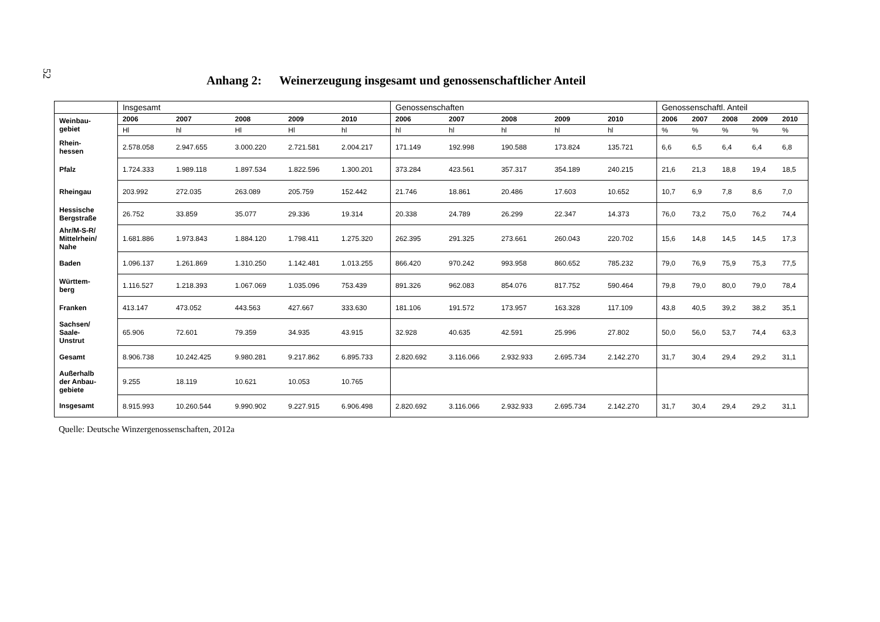52
Anhang 2: Weinerzeugung insgesamt und genossenschaftlicher Anteil
| | Insgesamt | | | | | Genossenschaften | | | | | Genossenschaftl. Anteil | | | | |
| Weinbau- gebiet | 2006 | 2007 | 2008 | 2009 | 2010 | 2006 | 2007 | 2008 | 2009 | 2010 | 2006 | 2007 | 2008 | 2009 | 2010 |
| | Hl | hl | Hl | Hl | hl | hl | hl | hl | hl | hl | % | % | % | % | % |
| Rhein- hessen | 2.578.058 | 2.947.655 | 3.000.220 | 2.721.581 | 2.004.217 | 171.149 | 192.998 | 190.588 | 173.824 | 135.721 | 6,6 | 6,5 | 6,4 | 6,4 | 6,8 |
| Pfalz | 1.724.333 | 1.989.118 | 1.897.534 | 1.822.596 | 1.300.201 | 373.284 | 423.561 | 357.317 | 354.189 | 240.215 | 21,6 | 21,3 | 18,8 | 19,4 | 18,5 |
| Rheingau | 203.992 | 272.035 | 263.089 | 205.759 | 152.442 | 21.746 | 18.861 | 20.486 | 17.603 | 10.652 | 10,7 | 6,9 | 7,8 | 8,6 | 7,0 |
| Hessische Bergstraße | 26.752 | 33.859 | 35.077 | 29.336 | 19.314 | 20.338 | 24.789 | 26.299 | 22.347 | 14.373 | 76,0 | 73,2 | 75,0 | 76,2 | 74,4 |
| Ahr/M-S-R/ Mittelrhein/ Nahe | 1.681.886 | 1.973.843 | 1.884.120 | 1.798.411 | 1.275.320 | 262.395 | 291.325 | 273.661 | 260.043 | 220.702 | 15,6 | 14,8 | 14,5 | 14,5 | 17,3 |
| Baden | 1.096.137 | 1.261.869 | 1.310.250 | 1.142.481 | 1.013.255 | 866.420 | 970.242 | 993.958 | 860.652 | 785.232 | 79,0 | 76,9 | 75,9 | 75,3 | 77,5 |
| Württem- berg | 1.116.527 | 1.218.393 | 1.067.069 | 1.035.096 | 753.439 | 891.326 | 962.083 | 854.076 | 817.752 | 590.464 | 79,8 | 79,0 | 80,0 | 79,0 | 78,4 |
| Franken | 413.147 | 473.052 | 443.563 | 427.667 | 333.630 | 181.106 | 191.572 | 173.957 | 163.328 | 117.109 | 43,8 | 40,5 | 39,2 | 38,2 | 35,1 |
| Sachsen/ Saale- Unstrut | 65.906 | 72.601 | 79.359 | 34.935 | 43.915 | 32.928 | 40.635 | 42.591 | 25.996 | 27.802 | 50,0 | 56,0 | 53,7 | 74,4 | 63,3 |
| Gesamt | 8.906.738 | 10.242.425 | 9.980.281 | 9.217.862 | 6.895.733 | 2.820.692 | 3.116.066 | 2.932.933 | 2.695.734 | 2.142.270 | 31,7 | 30,4 | 29,4 | 29,2 | 31,1 |
| Außerhalb der Anbau- gebiete | 9.255 | 18.119 | 10.621 | 10.053 | 10.765 | | | | | | | | | | |
| Insgesamt | 8.915.993 | 10.260.544 | 9.990.902 | 9.227.915 | 6.906.498 | 2.820.692 | 3.116.066 | 2.932.933 | 2.695.734 | 2.142.270 | 31,7 | 30,4 | 29,4 | 29,2 | 31,1 |
Quelle: Deutsche Winzergenossenschaften, 2012a